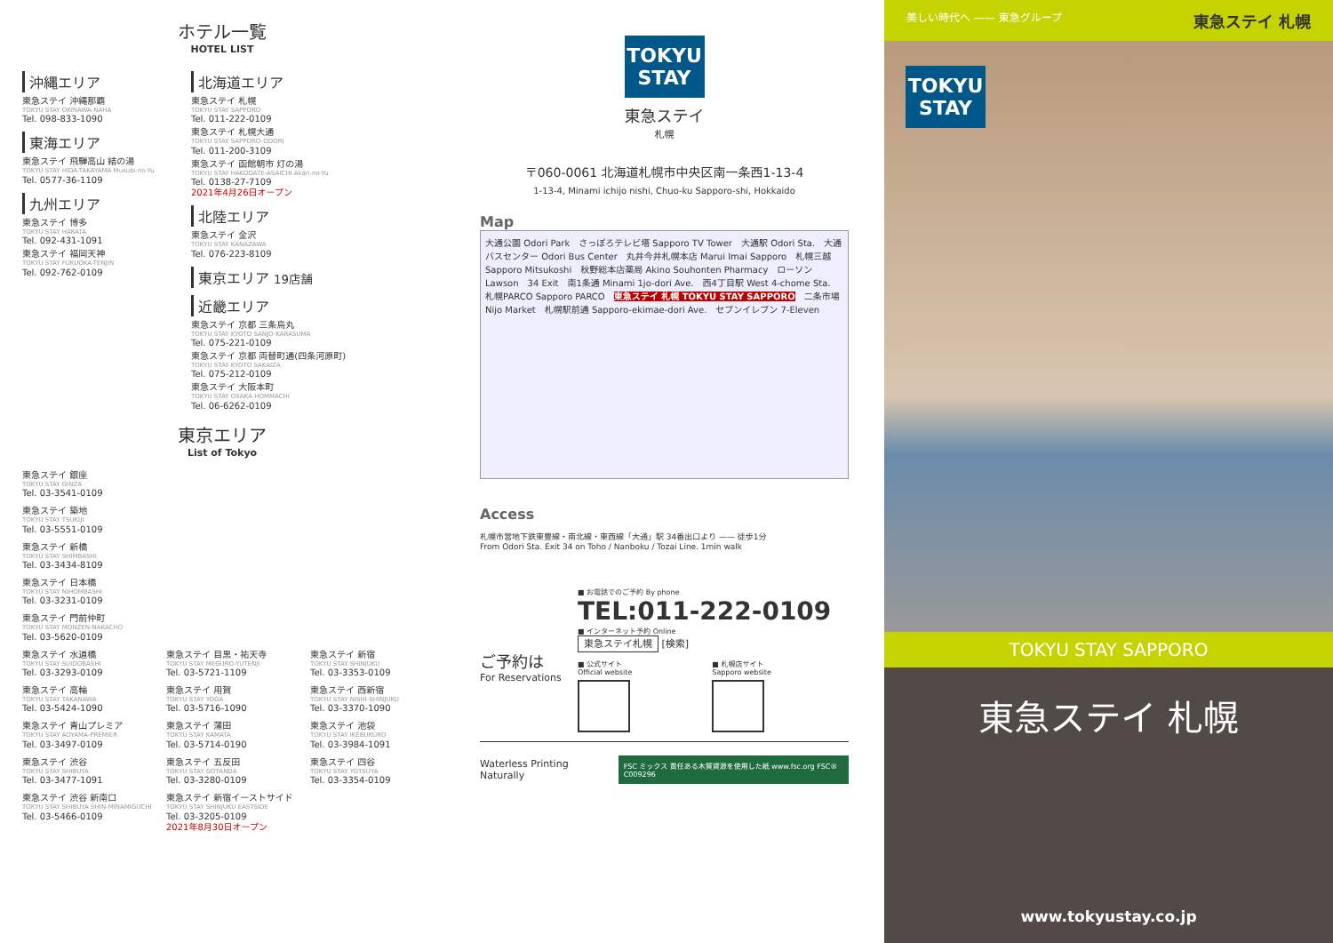ホテル一覧
HOTEL LIST
沖縄エリア
東急ステイ 沖縄那覇
TOKYU STAY OKINAWA-NAHA
Tel. 098-833-1090
東海エリア
東急ステイ 飛騨高山 結の湯
TOKYU STAY HIDA-TAKAYAMA Musubi-no-Yu
Tel. 0577-36-1109
九州エリア
東急ステイ 博多
TOKYU STAY HAKATA
Tel. 092-431-1091
東急ステイ 福岡天神
TOKYU STAY FUKUOKA-TENJIN
Tel. 092-762-0109
北海道エリア
東急ステイ 札幌
TOKYU STAY SAPPORO
Tel. 011-222-0109
東急ステイ 札幌大通
TOKYU STAY SAPPORO-ODORI
Tel. 011-200-3109
東急ステイ 函館朝市 灯の湯
TOKYU STAY HAKODATE-ASAICHI Akari-no-Yu
Tel. 0138-27-7109
2021年4月26日オープン
北陸エリア
東急ステイ 金沢
TOKYU STAY KANAZAWA
Tel. 076-223-8109
東京エリア 19店舗
近畿エリア
東急ステイ 京都 三条烏丸
TOKYU STAY KYOTO SANJO-KARASUMA
Tel. 075-221-0109
東急ステイ 京都 両替町通(四条河原町)
TOKYU STAY KYOTO SAKAIZA
Tel. 075-212-0109
東急ステイ 大阪本町
TOKYU STAY OSAKA-HOMMACHI
Tel. 06-6262-0109
東京エリア
List of Tokyo
東急ステイ 銀座
TOKYU STAY GINZA
Tel. 03-3541-0109
東急ステイ 築地
TOKYU STAY TSUKIJI
Tel. 03-5551-0109
東急ステイ 新橋
TOKYU STAY SHIMBASHI
Tel. 03-3434-8109
東急ステイ 日本橋
TOKYU STAY NIHOMBASHI
Tel. 03-3231-0109
東急ステイ 門前仲町
TOKYU STAY MONZEN-NAKACHO
Tel. 03-5620-0109
東急ステイ 水道橋
TOKYU STAY SUIDOBASHI
Tel. 03-3293-0109
東急ステイ 目黒・祐天寺
TOKYU STAY MEGURO-YUTENJI
Tel. 03-5721-1109
東急ステイ 新宿
TOKYU STAY SHINJUKU
Tel. 03-3353-0109
東急ステイ 高輪
TOKYU STAY TAKANAWA
Tel. 03-5424-1090
東急ステイ 用賀
TOKYU STAY YOGA
Tel. 03-5716-1090
東急ステイ 西新宿
TOKYU STAY NISHI-SHINJUKU
Tel. 03-3370-1090
東急ステイ 青山プレミア
TOKYU STAY AOYAMA-PREMIER
Tel. 03-3497-0109
東急ステイ 蒲田
TOKYU STAY KAMATA
Tel. 03-5714-0190
東急ステイ 池袋
TOKYU STAY IKEBUKURO
Tel. 03-3984-1091
東急ステイ 渋谷
TOKYU STAY SHIBUYA
Tel. 03-3477-1091
東急ステイ 五反田
TOKYU STAY GOTANDA
Tel. 03-3280-0109
東急ステイ 四谷
TOKYU STAY YOTSUYA
Tel. 03-3354-0109
東急ステイ 渋谷 新南口
TOKYU STAY SHIBUYA SHIN-MINAMIGUCHI
Tel. 03-5466-0109
東急ステイ 新宿イーストサイド
TOKYU STAY SHINJUKU EASTSIDE
Tel. 03-3205-0109
2021年8月30日オープン
TOKYU
STAY
東急ステイ
札幌
〒060-0061 北海道札幌市中央区南一条西1-13-4
1-13-4, Minami ichijo nishi, Chuo-ku Sapporo-shi, Hokkaido
Map
大通公園 Odori Park　さっぽろテレビ塔 Sapporo TV Tower　大通駅 Odori Sta.　大通バスセンター Odori Bus Center　丸井今井札幌本店 Marui Imai Sapporo　札幌三越 Sapporo Mitsukoshi　秋野総本店薬局 Akino Souhonten Pharmacy　ローソン Lawson　34 Exit　南1条通 Minami 1jo-dori Ave.　西4丁目駅 West 4-chome Sta.　札幌PARCO Sapporo PARCO　東急ステイ 札幌 TOKYU STAY SAPPORO　二条市場 Nijo Market　札幌駅前通 Sapporo-ekimae-dori Ave.　セブンイレブン 7-Eleven
Access
札幌市営地下鉄東豊線・南北線・東西線「大通」駅 34番出口より —— 徒歩1分
From Odori Sta. Exit 34 on Toho / Nanboku / Tozai Line. 1min walk
ご予約は
For Reservations
■ お電話でのご予約 By phone
TEL:011-222-0109
■ インターネット予約 Online
東急ステイ札幌 [検索]
■ 公式サイト
Official website
■ 札幌店サイト
Sapporo website
Waterless Printing Naturally
FSC ミックス 責任ある木質資源を使用した紙 www.fsc.org FSC® C009296
美しい時代へ —— 東急グループ 東急ステイ 札幌
TOKYU
STAY
TOKYU STAY SAPPORO
東急ステイ 札幌
www.tokyustay.co.jp